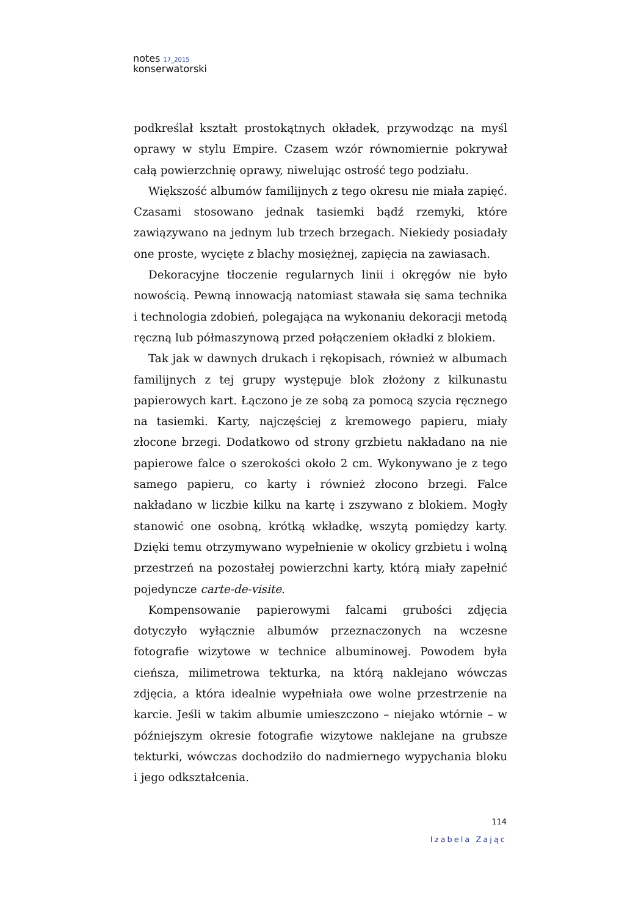notes 17_2015
konserwatorski
podkreślał kształt prostokątnych okładek, przywodząc na myśl oprawy w stylu Empire. Czasem wzór równomiernie pokrywał całą powierzchnię oprawy, niwelując ostrość tego podziału.
Większość albumów familijnych z tego okresu nie miała zapięć. Czasami stosowano jednak tasiemki bądź rzemyki, które zawiązywano na jednym lub trzech brzegach. Niekiedy posiadały one proste, wycięte z blachy mosiężnej, zapięcia na zawiasach.
Dekoracyjne tłoczenie regularnych linii i okręgów nie było nowością. Pewną innowacją natomiast stawała się sama technika i technologia zdobień, polegająca na wykonaniu dekoracji metodą ręczną lub półmaszynową przed połączeniem okładki z blokiem.
Tak jak w dawnych drukach i rękopisach, również w albumach familijnych z tej grupy występuje blok złożony z kilkunastu papierowych kart. Łączono je ze sobą za pomocą szycia ręcznego na tasiemki. Karty, najczęściej z kremowego papieru, miały złocone brzegi. Dodatkowo od strony grzbietu nakładano na nie papierowe falce o szerokości około 2 cm. Wykonywano je z tego samego papieru, co karty i również złocono brzegi. Falce nakładano w liczbie kilku na kartę i zszywano z blokiem. Mogły stanowić one osobną, krótką wkładkę, wszytą pomiędzy karty. Dzięki temu otrzymywano wypełnienie w okolicy grzbietu i wolną przestrzeń na pozostałej powierzchni karty, którą miały zapełnić pojedyncze carte-de-visite.
Kompensowanie papierowymi falcami grubości zdjęcia dotyczyło wyłącznie albumów przeznaczonych na wczesne fotografie wizytowe w technice albuminowej. Powodem była cieńsza, milimetrowa tekturka, na którą naklejano wówczas zdjęcia, a która idealnie wypełniała owe wolne przestrzenie na karcie. Jeśli w takim albumie umieszczono – niejako wtórnie – w późniejszym okresie fotografie wizytowe naklejane na grubsze tekturki, wówczas dochodziło do nadmiernego wypychania bloku i jego odkształcenia.
114
Izabela Zając